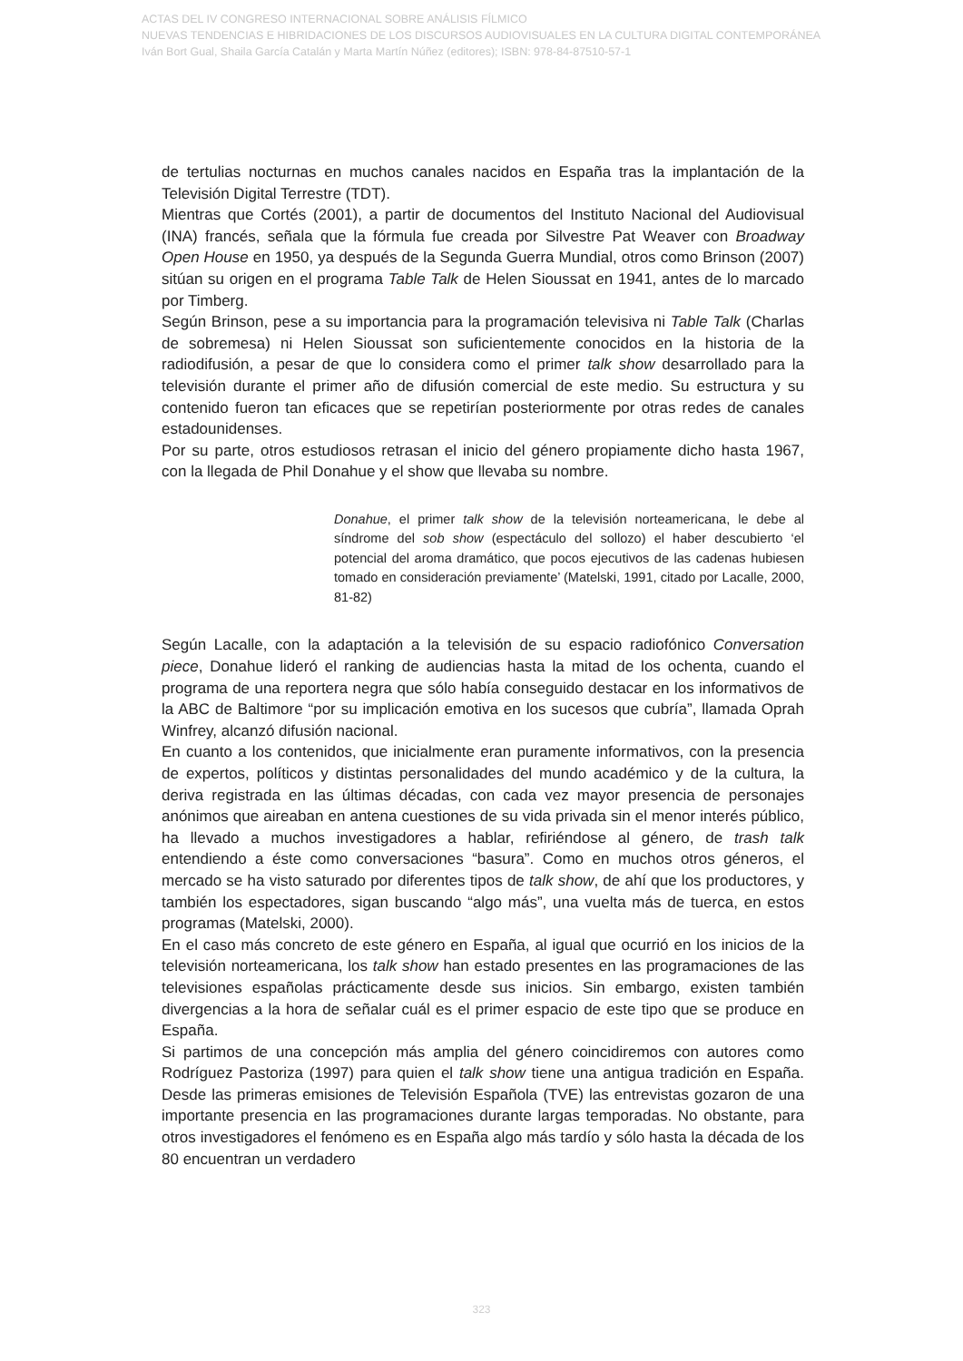ACTAS DEL IV CONGRESO INTERNACIONAL SOBRE ANÁLISIS FÍLMICO
NUEVAS TENDENCIAS E HIBRIDACIONES DE LOS DISCURSOS AUDIOVISUALES EN LA CULTURA DIGITAL CONTEMPORÁNEA
Iván Bort Gual, Shaila García Catalán y Marta Martín Núñez (editores); ISBN: 978-84-87510-57-1
de tertulias nocturnas en muchos canales nacidos en España tras la implantación de la Televisión Digital Terrestre (TDT).
Mientras que Cortés (2001), a partir de documentos del Instituto Nacional del Audiovisual (INA) francés, señala que la fórmula fue creada por Silvestre Pat Weaver con Broadway Open House en 1950, ya después de la Segunda Guerra Mundial, otros como Brinson (2007) sitúan su origen en el programa Table Talk de Helen Sioussat en 1941, antes de lo marcado por Timberg.
Según Brinson, pese a su importancia para la programación televisiva ni Table Talk (Charlas de sobremesa) ni Helen Sioussat son suficientemente conocidos en la historia de la radiodifusión, a pesar de que lo considera como el primer talk show desarrollado para la televisión durante el primer año de difusión comercial de este medio. Su estructura y su contenido fueron tan eficaces que se repetirían posteriormente por otras redes de canales estadounidenses.
Por su parte, otros estudiosos retrasan el inicio del género propiamente dicho hasta 1967, con la llegada de Phil Donahue y el show que llevaba su nombre.
Donahue, el primer talk show de la televisión norteamericana, le debe al síndrome del sob show (espectáculo del sollozo) el haber descubierto ‘el potencial del aroma dramático, que pocos ejecutivos de las cadenas hubiesen tomado en consideración previamente’ (Matelski, 1991, citado por Lacalle, 2000, 81-82)
Según Lacalle, con la adaptación a la televisión de su espacio radiofónico Conversation piece, Donahue lideró el ranking de audiencias hasta la mitad de los ochenta, cuando el programa de una reportera negra que sólo había conseguido destacar en los informativos de la ABC de Baltimore “por su implicación emotiva en los sucesos que cubría”, llamada Oprah Winfrey, alcanzó difusión nacional.
En cuanto a los contenidos, que inicialmente eran puramente informativos, con la presencia de expertos, políticos y distintas personalidades del mundo académico y de la cultura, la deriva registrada en las últimas décadas, con cada vez mayor presencia de personajes anónimos que aireaban en antena cuestiones de su vida privada sin el menor interés público, ha llevado a muchos investigadores a hablar, refiriéndose al género, de trash talk entendiendo a éste como conversaciones “basura”. Como en muchos otros géneros, el mercado se ha visto saturado por diferentes tipos de talk show, de ahí que los productores, y también los espectadores, sigan buscando “algo más”, una vuelta más de tuerca, en estos programas (Matelski, 2000).
En el caso más concreto de este género en España, al igual que ocurrió en los inicios de la televisión norteamericana, los talk show han estado presentes en las programaciones de las televisiones españolas prácticamente desde sus inicios. Sin embargo, existen también divergencias a la hora de señalar cuál es el primer espacio de este tipo que se produce en España.
Si partimos de una concepción más amplia del género coincidiremos con autores como Rodríguez Pastoriza (1997) para quien el talk show tiene una antigua tradición en España. Desde las primeras emisiones de Televisión Española (TVE) las entrevistas gozaron de una importante presencia en las programaciones durante largas temporadas. No obstante, para otros investigadores el fenómeno es en España algo más tardío y sólo hasta la década de los 80 encuentran un verdadero
323